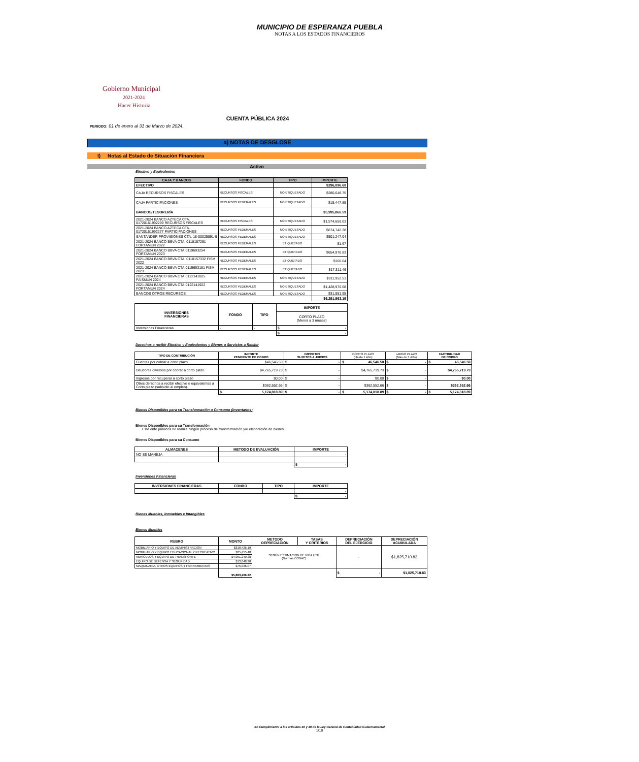MUNICIPIO DE ESPERANZA PUEBLA
NOTAS A LOS ESTADOS FINANCIEROS
Gobierno Municipal
2021-2024
Hacer Historia
CUENTA PÚBLICA 2024
PERIODO: 01 de enero al 31 de Marzo de 2024.
a) NOTAS DE DESGLOSE
I) Notas al Estado de Situación Financiera
Activo
Efectivo y Equivalentes
| CAJA Y BANCOS | FONDO | TIPO | IMPORTE |
| --- | --- | --- | --- |
| EFECTIVO | | | $296,096.60 |
| CAJA RECURSOS FISCALES | RECURSOS FISCALES | NO ETIQUETADO | $280,648.75 |
| CAJA PARTICIPACIONES | RECURSOS FEDERALES | NO ETIQUETADO | $15,447.85 |
| BANCOS/TESORERÍA | | | $5,995,866.59 |
| 2021-2024 BANCO AZTECA CTA. 01720161992299 RECURSOS FISCALES | RECURSOS FISCALES | NO ETIQUETADO | $1,574,658.03 |
| 2021-2024 BANCO AZTECA CTA. 01720161992277 PARTICIPACIONES | RECURSOS FEDERALES | NO ETIQUETADO | $874,742.38 |
| SANTANDER PROVISIONES CTA. 18-00025891-9 | RECURSOS FEDERALES | NO ETIQUETADO | $501,247.04 |
| 2021-2024 BANCO BBVA CTA. 0118157251 FORTAMUN 2022 | RECURSOS FEDERALES | ETIQUETADO | $1.67 |
| 2021-2024 BANCO BBVA CTA.0119693254 FORTAMUN 2023 | RECURSOS FEDERALES | ETIQUETADO | $654,970.83 |
| 2021-2024 BANCO BBVA CTA. 0118157332 FISM 2022 | RECURSOS FEDERALES | ETIQUETADO | $160.04 |
| 2021-2024 BANCO BBVA CTA.0119693181 FISM 2023 | RECURSOS FEDERALES | ETIQUETADO | $17,311.46 |
| 2021-2024 BANCO BBVA CTA.0122141825 FAISMUN 2024 | RECURSOS FEDERALES | NO ETIQUETADO | $911,952.51 |
| 2021-2024 BANCO BBVA CTA.0122141922 FORTAMUN 2024 | RECURSOS FEDERALES | NO ETIQUETADO | $1,428,970.68 |
| BANCOS OTROS RECURSOS | RECURSOS FEDERALES | NO ETIQUETADO | $31,851.95 |
| | | | $6,291,963.19 |
| INVERSIONES FINANCIERAS | FONDO | TIPO | IMPORTE |
| --- | --- | --- | --- |
| | | | CORTO PLAZO (Menor a 3 meses) |
| Inversiones Financieras | - | - | $ - |
| | | | $ - |
Derechos a recibir Efectivo y Equivalentes y Bienes o Servicios a Recibir
| TIPO DE CONTRIBUCIÓN | IMPORTE PENDIENTE DE COBRO | IMPORTES SUJETOS A JUICIOS | CORTO PLAZO (Hasta 1 Año) | LARGO PLAZO (Mas de 1 Año) | FACTIBILIDAD DE COBRO |
| Cuentas por cobrar a corto plazo | $46,546.50 | $ - | $ 46,546.50 | $ - | $ 46,546.50 |
| Deudores diversos por cobrar a corto plazo | $4,765,719.73 | $ - | $4,765,719.73 | $ - | $4,765,719.73 |
| Ingresos por recuperar a corto plazo | $0.00 | $ - | $0.00 | $ - | $0.00 |
| Otros derechos a recibir efectivo o equivalentes a Corto plazo (subsidio al empleo). | $362,552.66 | $ - | $362,552.66 | $ - | $362,552.66 |
| | $ 5,174,818.89 | $ - | $ 5,174,818.89 | $ - | $ 5,174,818.89 |
Bienes Disponibles para su Transformación o Consumo (inventarios)
Bienes Disponibles para su Transformación
Este ente públicos no realiza ningún proceso de transformación y/o elaboración de bienes.
Bienes Disponibles para su Consumo
| ALMACENES | METODO DE EVALUACIÓN | IMPORTE |
| --- | --- | --- |
| NO SE MANEJA | | - |
| | | $ - |
Inversiones Financieras
| INVERSIONES FINANCIERAS | FONDO | TIPO | IMPORTE |
| --- | --- | --- | --- |
| | | | - |
| | | | $ - |
Bienes Muebles, Inmuebles e Intangibles
Bienes Muebles
| RUBRO | MONTO | METODO DEPRECIACIÓN | TASAS Y CRITERIOS | DEPRECIACIÓN DEL EJERCICIO | DEPRECIACIÓN ACUMULADA |
| --- | --- | --- | --- | --- | --- |
| MOBILIARIO Y EQUIPO DE ADMINISTRACIÓN | $818,426.19 | SEGÚN ESTIMACION DE VIDA UTIL (Normas CONAC) | | - | $1,825,710.83 |
| MOBILIARIO Y EQUIPO EDUCACIONAL Y RECREATIVO | $25,455.40 | | | | |
| VEHÍCULOS Y EQUIPO DE TRANSPORTE | $4,951,240.28 | | | | |
| EQUIPO DE DEFENSA Y SEGURIDAD | $13,048.28 | | | | |
| MAQUINARIA, OTROS EQUIPOS Y HERRAMIENTAS | $75,036.07 | | | | |
| | $5,883,206.22 | | | $ - | $1,825,710.83 |
En Cumplimiento a los articulos 46 y 49 de la Ley General de Contabilidad Gubernamental
1/10